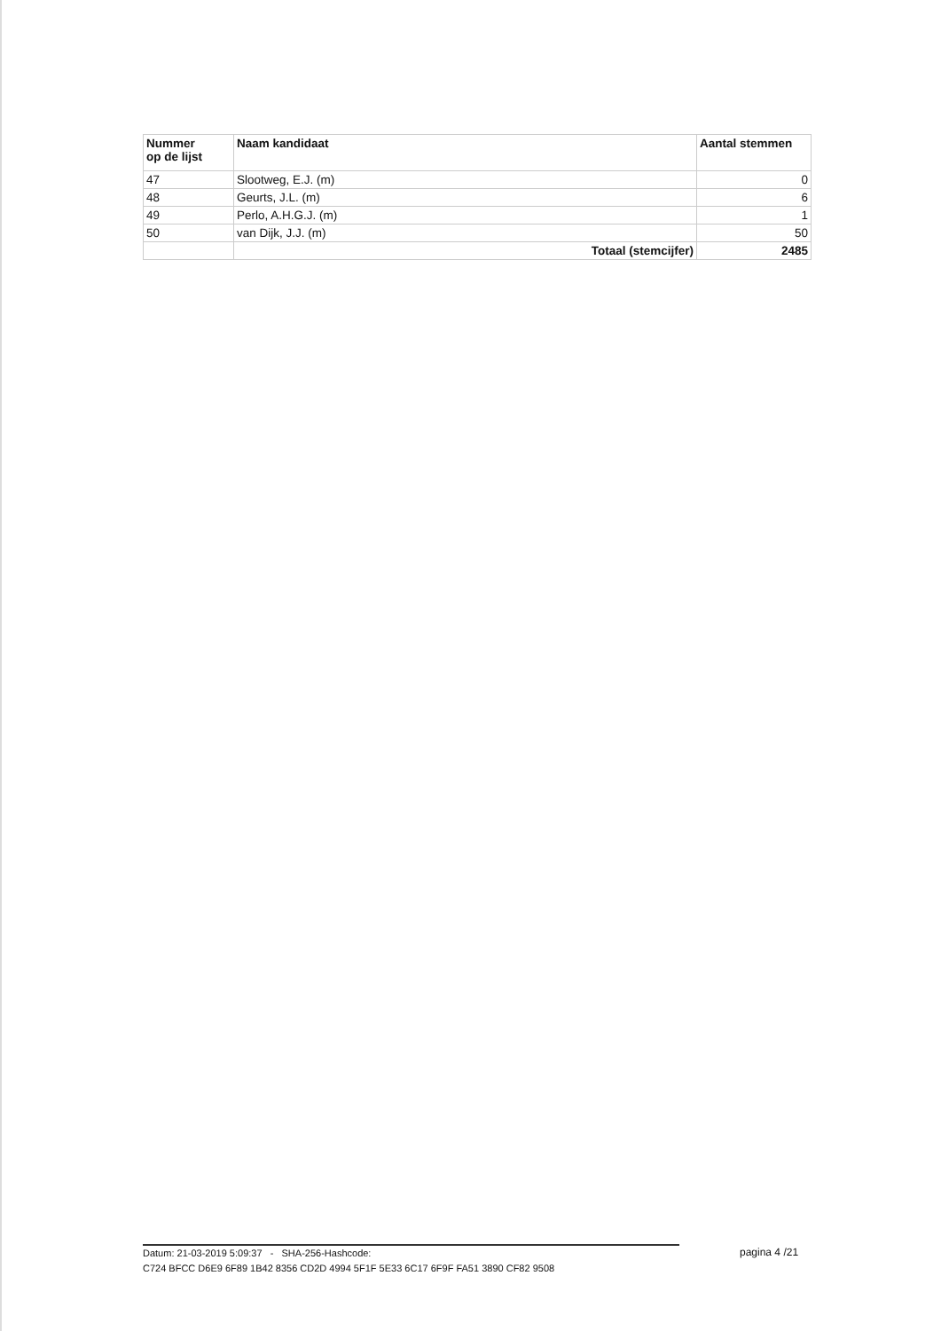| Nummer op de lijst | Naam kandidaat | Aantal stemmen |
| --- | --- | --- |
| 47 | Slootweg, E.J. (m) | 0 |
| 48 | Geurts, J.L. (m) | 6 |
| 49 | Perlo, A.H.G.J. (m) | 1 |
| 50 | van Dijk, J.J. (m) | 50 |
| | Totaal (stemcijfer) | 2485 |
Datum: 21-03-2019 5:09:37 - SHA-256-Hashcode:
C724 BFCC D6E9 6F89 1B42 8356 CD2D 4994 5F1F 5E33 6C17 6F9F FA51 3890 CF82 9508
pagina 4 /21